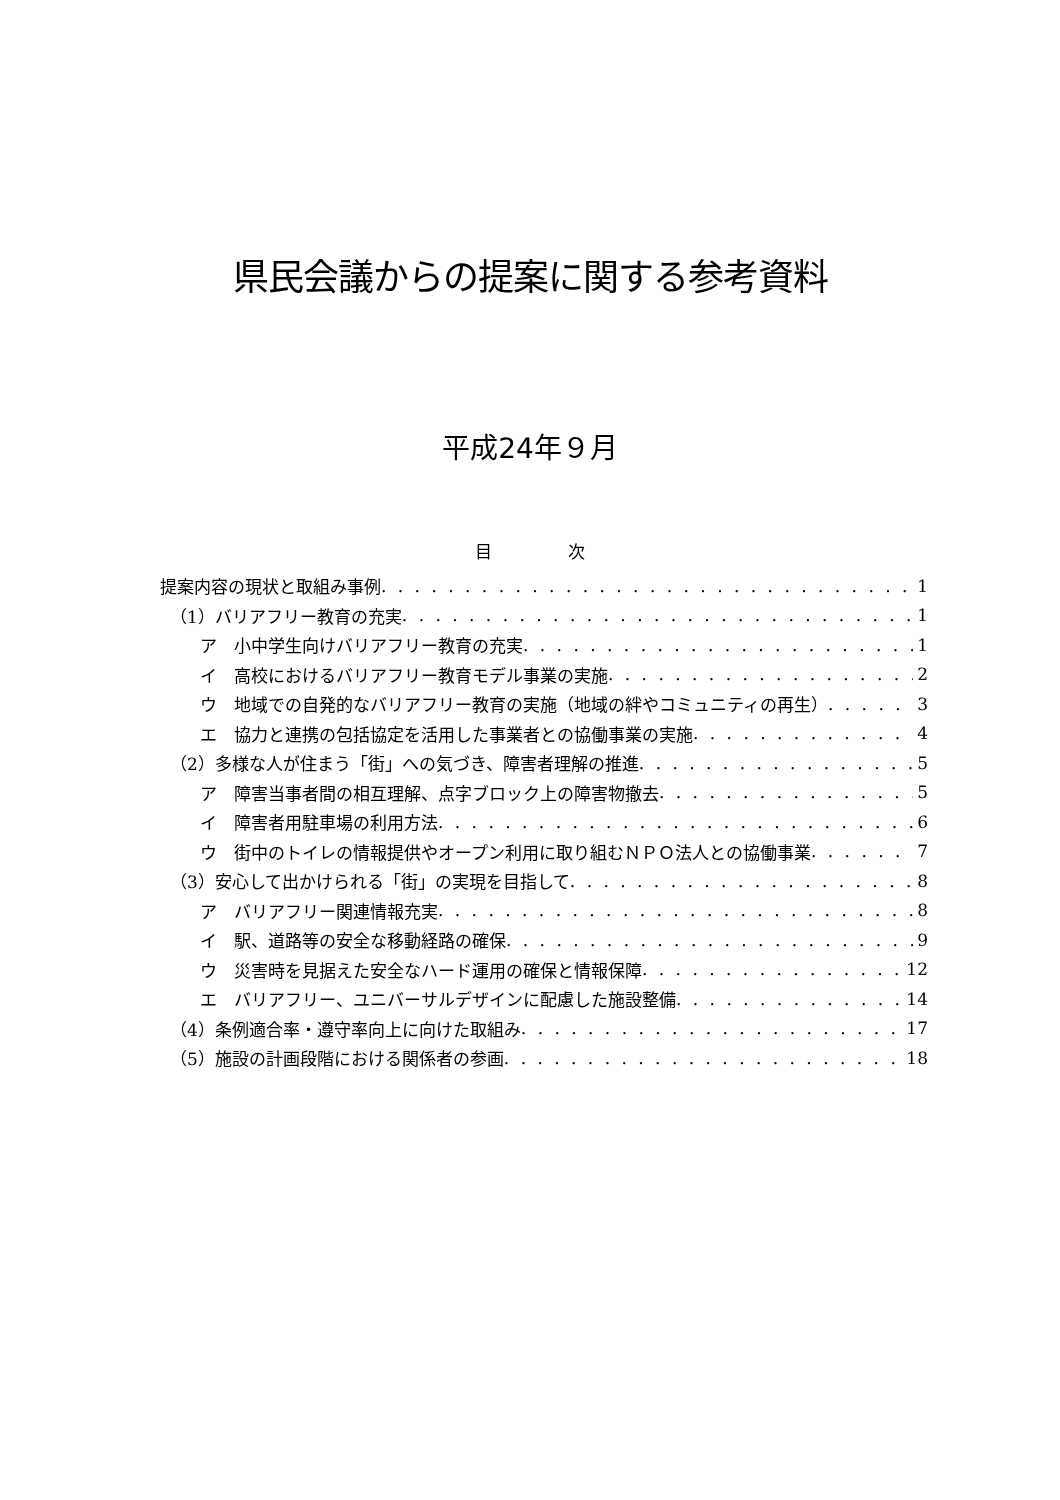県民会議からの提案に関する参考資料
平成24年９月
目 次
提案内容の現状と取組み事例 1
（1）バリアフリー教育の充実 1
ア　小中学生向けバリアフリー教育の充実 1
イ　高校におけるバリアフリー教育モデル事業の実施 2
ウ　地域での自発的なバリアフリー教育の実施（地域の絆やコミュニティの再生） 3
エ　協力と連携の包括協定を活用した事業者との協働事業の実施 4
（2）多様な人が住まう「街」への気づき、障害者理解の推進 5
ア　障害当事者間の相互理解、点字ブロック上の障害物撤去 5
イ　障害者用駐車場の利用方法 6
ウ　街中のトイレの情報提供やオープン利用に取り組むＮＰＯ法人との協働事業 7
（3）安心して出かけられる「街」の実現を目指して 8
ア　バリアフリー関連情報充実 8
イ　駅、道路等の安全な移動経路の確保 9
ウ　災害時を見据えた安全なハード運用の確保と情報保障 12
エ　バリアフリー、ユニバーサルデザインに配慮した施設整備 14
（4）条例適合率・遵守率向上に向けた取組み 17
（5）施設の計画段階における関係者の参画 18